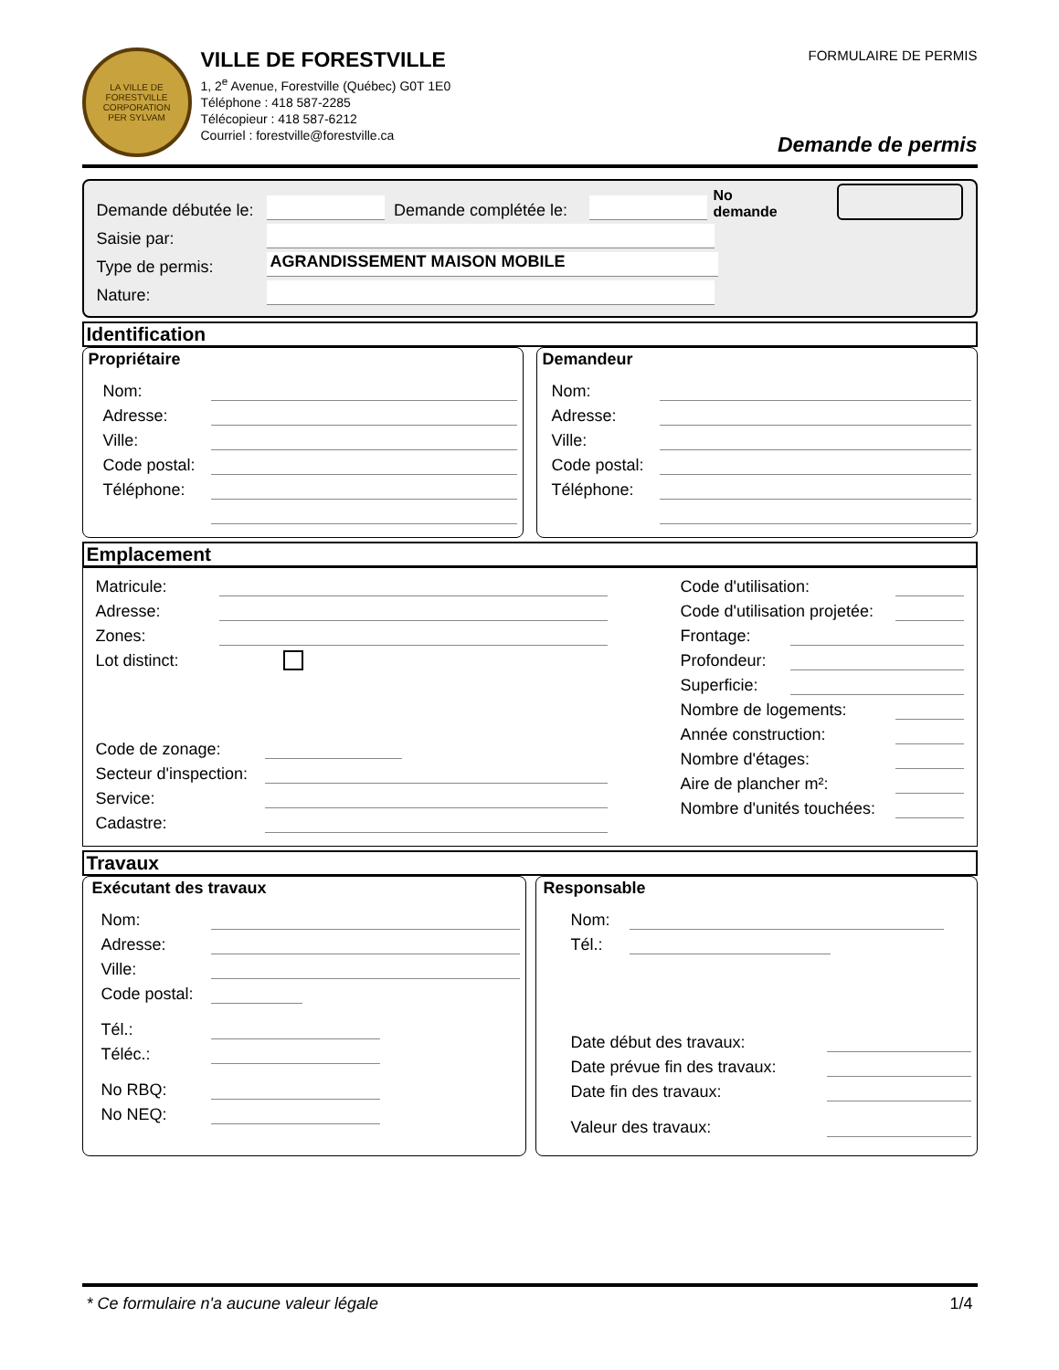LA VILLE DE FORESTVILLE
CORPORATION
PER SYLVAM
VILLE DE FORESTVILLE
1, 2<sup>e</sup> Avenue, Forestville (Québec) G0T 1E0
Téléphone : 418 587-2285
Télécopieur : 418 587-6212
Courriel : forestville@forestville.ca
FORMULAIRE DE PERMIS
Demande de permis
Demande débutée le: Demande complétée le: No demande
Saisie par:
Type de permis: AGRANDISSEMENT MAISON MOBILE
Nature:
Identification
Propriétaire
Nom:
Adresse:
Ville:
Code postal:
Téléphone:
Demandeur
Nom:
Adresse:
Ville:
Code postal:
Téléphone:
Emplacement
Matricule:
Adresse:
Zones:
Lot distinct:
Code de zonage:
Secteur d'inspection:
Service:
Cadastre:
Code d'utilisation:
Code d'utilisation projetée:
Frontage:
Profondeur:
Superficie:
Nombre de logements:
Année construction:
Nombre d'étages:
Aire de plancher m²:
Nombre d'unités touchées:
Travaux
Exécutant des travaux
Nom:
Adresse:
Ville:
Code postal:
Tél.:
Téléc.:
No RBQ:
No NEQ:
Responsable
Nom:
Tél.:
Date début des travaux:
Date prévue fin des travaux:
Date fin des travaux:
Valeur des travaux:
* Ce formulaire n'a aucune valeur légale 1/4